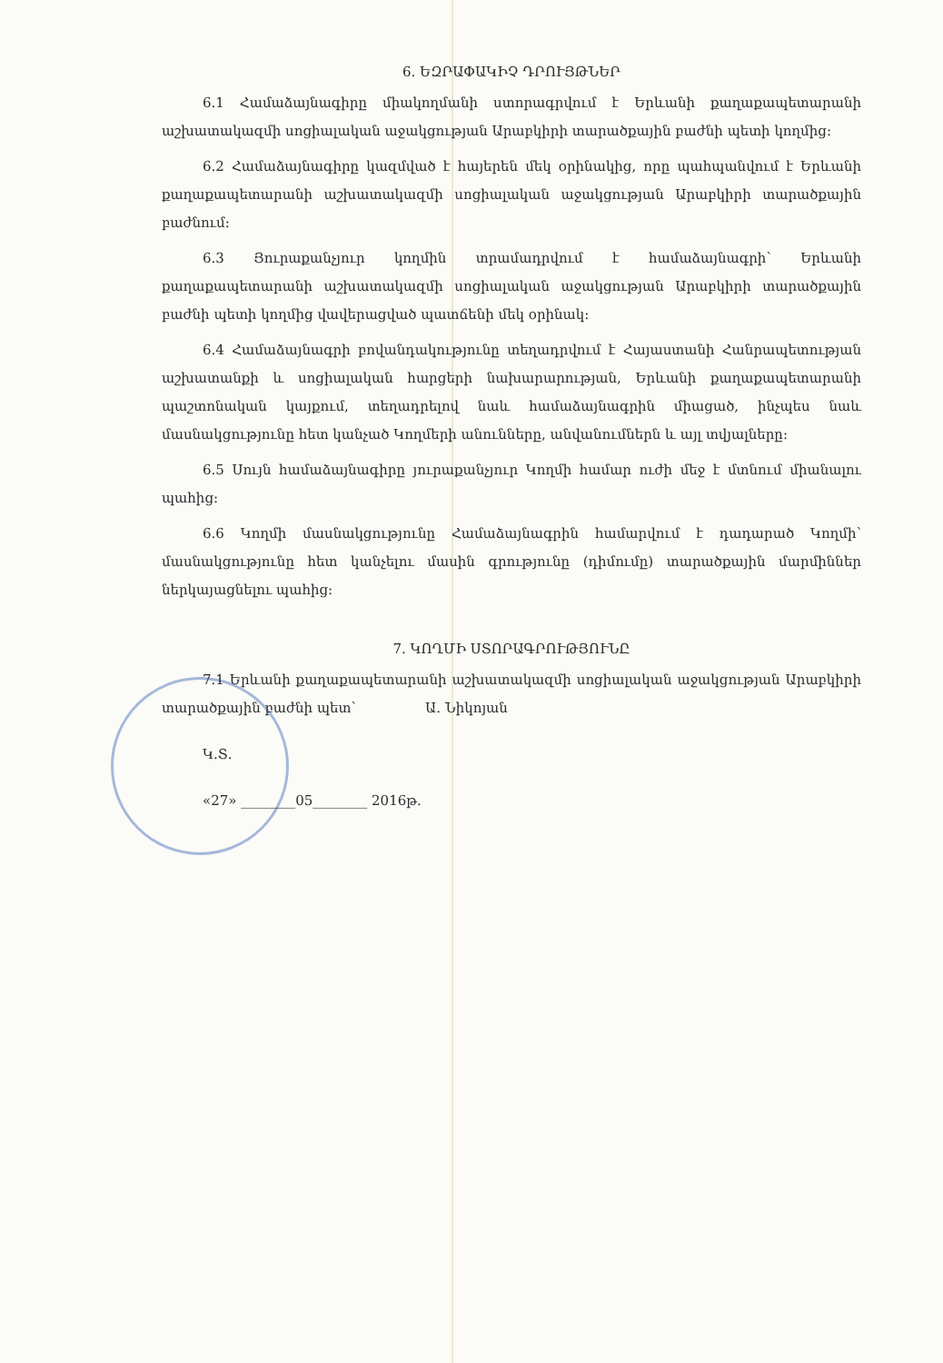6. ԵԶՐԱՓԱԿԻՉ ԴՐՈՒՅԹՆԵՐ
6.1 Համաձայնագիրը միակողմանի ստորագրվում է Երևանի քաղաքապետարանի աշխատակազմի սոցիալական աջակցության Արաբկիրի տարածքային բաժնի պետի կողմից:
6.2 Համաձայնագիրը կազմված է հայերեն մեկ օրինակից, որը պահպանվում է Երևանի քաղաքապետարանի աշխատակազմի սոցիալական աջակցության Արաբկիրի տարածքային բաժնում:
6.3 Յուրաքանչյուր կողմին տրամադրվում է համաձայնագրի՝ Երևանի քաղաքապետարանի աշխատակազմի սոցիալական աջակցության Արաբկիրի տարածքային բաժնի պետի կողմից վավերացված պատճենի մեկ օրինակ:
6.4 Համաձայնագրի բովանդակությունը տեղադրվում է Հայաստանի Հանրապետության աշխատանքի և սոցիալական հարցերի նախարարության, Երևանի քաղաքապետարանի պաշտոնական կայքում, տեղադրելով նաև համաձայնագրին միացած, ինչպես նաև մասնակցությունը հետ կանչած Կողմերի անունները, անվանումներն և այլ տվյալները:
6.5 Սույն համաձայնագիրը յուրաքանչյուր Կողմի համար ուժի մեջ է մտնում միանալու պահից:
6.6 Կողմի մասնակցությունը Համաձայնագրին համարվում է դադարած Կողմի՝ մասնակցությունը հետ կանչելու մասին գրությունը (դիմումը) տարածքային մարմիններ ներկայացնելու պահից:
7. ԿՈՂՄԻ ՍՏՈՐԱԳՐՈՒԹՅՈՒՆԸ
7.1 Երևանի քաղաքապետարանի աշխատակազմի սոցիալական աջակցության Արաբկիրի տարածքային բաժնի պետ՝ Ա. Նիկոյան
Կ.Տ.
«27» ________05________ 2016թ.